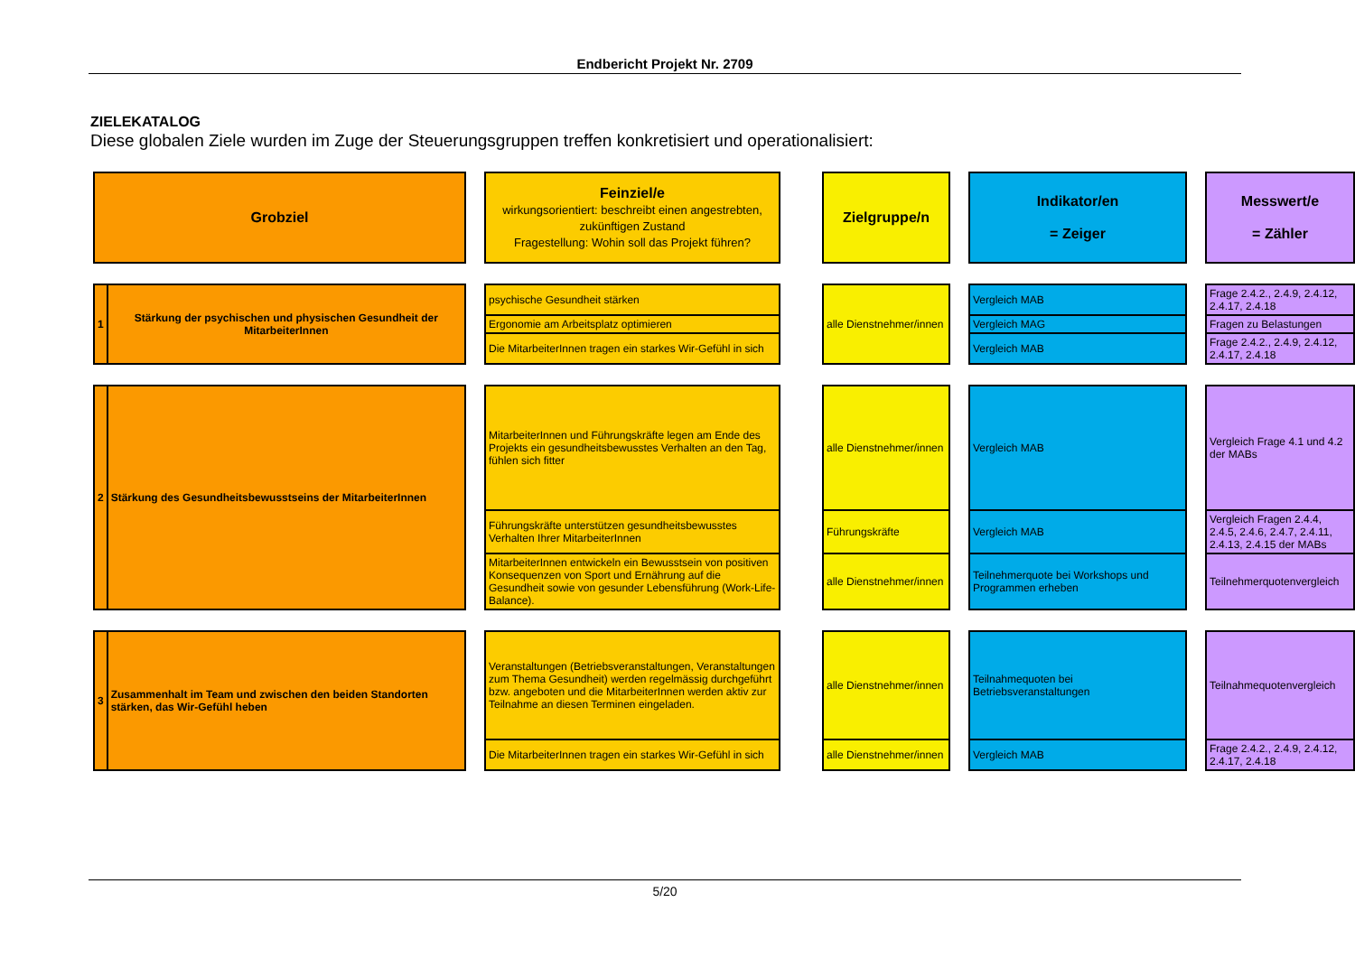Endbericht Projekt Nr. 2709
ZIELEKATALOG
Diese globalen Ziele wurden im Zuge der Steuerungsgruppen treffen konkretisiert und operationalisiert:
| Grobziel | | | Feinziel/e wirkungsorientiert: beschreibt einen angestrebten, zukünftigen Zustand Fragestellung: Wohin soll das Projekt führen? | | Zielgruppe/n | | Indikator/en = Zeiger | | Messwert/e = Zähler |
| 1 | Stärkung der psychischen und physischen Gesundheit der MitarbeiterInnen | | psychische Gesundheit stärken | | alle Dienstnehmer/innen | | Vergleich MAB | | Frage 2.4.2., 2.4.9, 2.4.12, 2.4.17, 2.4.18 |
| | | | Ergonomie am Arbeitsplatz optimieren | | | | Vergleich MAG | | Fragen zu Belastungen |
| | | | Die MitarbeiterInnen tragen ein starkes Wir-Gefühl in sich | | | | Vergleich MAB | | Frage 2.4.2., 2.4.9, 2.4.12, 2.4.17, 2.4.18 |
| 2 | Stärkung des Gesundheitsbewusstseins der MitarbeiterInnen | | MitarbeiterInnen und Führungskräfte legen am Ende des Projekts ein gesundheitsbewusstes Verhalten an den Tag, fühlen sich fitter | | alle Dienstnehmer/innen | | Vergleich MAB | | Vergleich Frage 4.1 und 4.2 der MABs |
| | | | Führungskräfte unterstützen gesundheitsbewusstes Verhalten Ihrer MitarbeiterInnen | | Führungskräfte | | Vergleich MAB | | Vergleich Fragen 2.4.4, 2.4.5, 2.4.6, 2.4.7, 2.4.11, 2.4.13, 2.4.15 der MABs |
| | | | MitarbeiterInnen entwickeln ein Bewusstsein von positiven Konsequenzen von Sport und Ernährung auf die Gesundheit sowie von gesunder Lebensführung (Work-Life-Balance). | | alle Dienstnehmer/innen | | Teilnehmerquote bei Workshops und Programmen erheben | | Teilnehmerquotenvergleich |
| 3 | Zusammenhalt im Team und zwischen den beiden Standorten stärken, das Wir-Gefühl heben | | Veranstaltungen (Betriebsveranstaltungen, Veranstaltungen zum Thema Gesundheit) werden regelmässig durchgeführt bzw. angeboten und die MitarbeiterInnen werden aktiv zur Teilnahme an diesen Terminen eingeladen. | | alle Dienstnehmer/innen | | Teilnahmequoten bei Betriebsveranstaltungen | | Teilnahmequotenvergleich |
| | | | Die MitarbeiterInnen tragen ein starkes Wir-Gefühl in sich | | alle Dienstnehmer/innen | | Vergleich MAB | | Frage 2.4.2., 2.4.9, 2.4.12, 2.4.17, 2.4.18 |
5/20